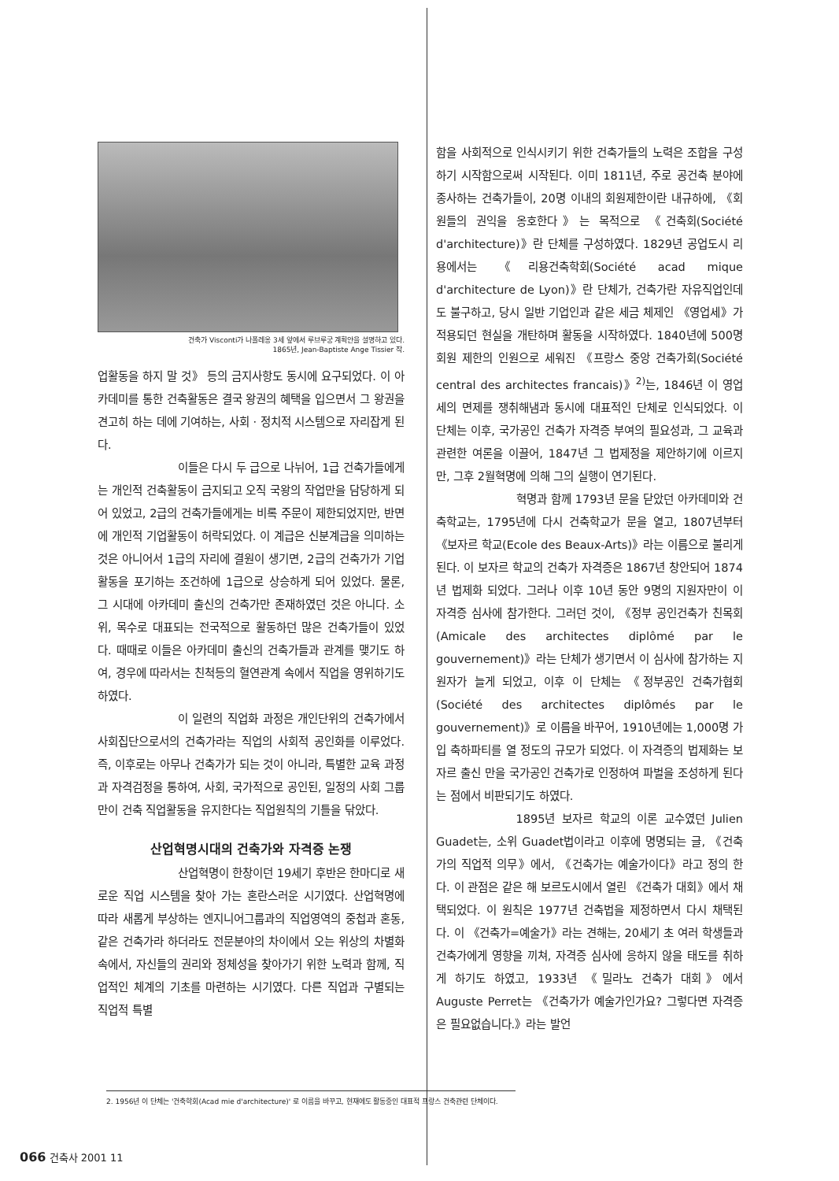건축가 Visconti가 나폴레옹 3세 앞에서 루브루궁 계획안을 설명하고 있다.
1865년, Jean-Baptiste Ange Tissier 작.
업활동을 하지 말 것》 등의 금지사항도 동시에 요구되었다. 이 아카데미를 통한 건축활동은 결국 왕권의 혜택을 입으면서 그 왕권을 견고히 하는 데에 기여하는, 사회 · 정치적 시스템으로 자리잡게 된다.
이들은 다시 두 급으로 나뉘어, 1급 건축가들에게는 개인적 건축활동이 금지되고 오직 국왕의 작업만을 담당하게 되어 있었고, 2급의 건축가들에게는 비록 주문이 제한되었지만, 반면에 개인적 기업활동이 허락되었다. 이 계급은 신분계급을 의미하는 것은 아니어서 1급의 자리에 결원이 생기면, 2급의 건축가가 기업활동을 포기하는 조건하에 1급으로 상승하게 되어 있었다. 물론, 그 시대에 아카데미 출신의 건축가만 존재하였던 것은 아니다. 소위, 목수로 대표되는 전국적으로 활동하던 많은 건축가들이 있었다. 때때로 이들은 아카데미 출신의 건축가들과 관계를 맺기도 하여, 경우에 따라서는 친척등의 혈연관계 속에서 직업을 영위하기도 하였다.
이 일련의 직업화 과정은 개인단위의 건축가에서 사회집단으로서의 건축가라는 직업의 사회적 공인화를 이루었다. 즉, 이후로는 아무나 건축가가 되는 것이 아니라, 특별한 교육 과정과 자격검정을 통하여, 사회, 국가적으로 공인된, 일정의 사회 그룹만이 건축 직업활동을 유지한다는 직업원칙의 기틀을 닦았다.
산업혁명시대의 건축가와 자격증 논쟁
산업혁명이 한창이던 19세기 후반은 한마디로 새로운 직업 시스템을 찾아 가는 혼란스러운 시기였다. 산업혁명에 따라 새롭게 부상하는 엔지니어그룹과의 직업영역의 중첩과 혼동, 같은 건축가라 하더라도 전문분야의 차이에서 오는 위상의 차별화 속에서, 자신들의 권리와 정체성을 찾아가기 위한 노력과 함께, 직업적인 체계의 기초를 마련하는 시기였다. 다른 직업과 구별되는 직업적 특별
함을 사회적으로 인식시키기 위한 건축가들의 노력은 조합을 구성하기 시작함으로써 시작된다. 이미 1811년, 주로 공건축 분야에 종사하는 건축가들이, 20명 이내의 회원제한이란 내규하에, 《회원들의 권익을 옹호한다》는 목적으로 《건축회(Société d'architecture)》란 단체를 구성하였다. 1829년 공업도시 리용에서는 《리용건축학회(Société acad mique d'architecture de Lyon)》란 단체가, 건축가란 자유직업인데도 불구하고, 당시 일반 기업인과 같은 세금 체제인 《영업세》가 적용되던 현실을 개탄하며 활동을 시작하였다. 1840년에 500명 회원 제한의 인원으로 세워진 《프랑스 중앙 건축가회(Société central des architectes francais)》<sup>2)</sup>는, 1846년 이 영업세의 면제를 쟁취해냄과 동시에 대표적인 단체로 인식되었다. 이 단체는 이후, 국가공인 건축가 자격증 부여의 필요성과, 그 교육과 관련한 여론을 이끌어, 1847년 그 법제정을 제안하기에 이르지만, 그후 2월혁명에 의해 그의 실행이 연기된다.
혁명과 함께 1793년 문을 닫았던 아카데미와 건축학교는, 1795년에 다시 건축학교가 문을 열고, 1807년부터 《보자르 학교(Ecole des Beaux-Arts)》라는 이름으로 불리게 된다. 이 보자르 학교의 건축가 자격증은 1867년 창안되어 1874년 법제화 되었다. 그러나 이후 10년 동안 9명의 지원자만이 이 자격증 심사에 참가한다. 그러던 것이, 《정부 공인건축가 친목회(Amicale des architectes diplômé par le gouvernement)》라는 단체가 생기면서 이 심사에 참가하는 지원자가 늘게 되었고, 이후 이 단체는 《정부공인 건축가협회(Société des architectes diplômés par le gouvernement)》로 이름을 바꾸어, 1910년에는 1,000명 가입 축하파티를 열 정도의 규모가 되었다. 이 자격증의 법제화는 보자르 출신 만을 국가공인 건축가로 인정하여 파벌을 조성하게 된다는 점에서 비판되기도 하였다.
1895년 보자르 학교의 이론 교수였던 Julien Guadet는, 소위 Guadet법이라고 이후에 명명되는 글, 《건축가의 직업적 의무》에서, 《건축가는 예술가이다》라고 정의 한다. 이 관점은 같은 해 보르도시에서 열린 《건축가 대회》에서 채택되었다. 이 원칙은 1977년 건축법을 제정하면서 다시 채택된다. 이 《건축가=예술가》라는 견해는, 20세기 초 여러 학생들과 건축가에게 영향을 끼쳐, 자격증 심사에 응하지 않을 태도를 취하게 하기도 하였고, 1933년 《밀라노 건축가 대회》에서 Auguste Perret는 《건축가가 예술가인가요? 그렇다면 자격증은 필요없습니다.》라는 발언
2. 1956년 이 단체는 '건축학회(Acad mie d'architecture)' 로 이름을 바꾸고, 현재에도 활동중인 대표적 프랑스 건축관련 단체이다.
066 건축사 2001 11